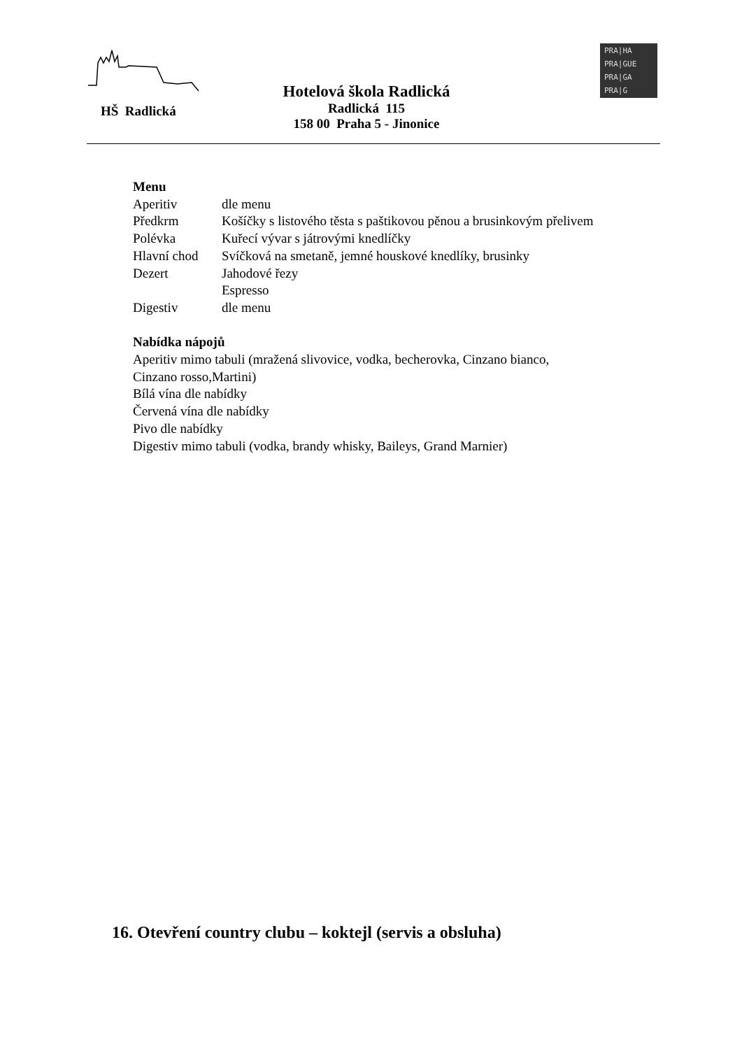HŠ Radlická
Hotelová škola Radlická
Radlická 115
158 00 Praha 5 - Jinonice
PRA|HA
PRA|GUE
PRA|GA
PRA|G
Menu
| Aperitiv | dle menu |
| Předkrm | Košíčky s listového těsta s paštikovou pěnou a brusinkovým přelivem |
| Polévka | Kuřecí vývar s játrovými knedlíčky |
| Hlavní chod | Svíčková na smetaně, jemné houskové knedlíky, brusinky |
| Dezert | Jahodové řezy |
| | Espresso |
| Digestiv | dle menu |
Nabídka nápojů
Aperitiv mimo tabuli (mražená slivovice, vodka, becherovka, Cinzano bianco,
Cinzano rosso,Martini)
Bílá vína dle nabídky
Červená vína dle nabídky
Pivo dle nabídky
Digestiv mimo tabuli (vodka, brandy whisky, Baileys, Grand Marnier)
16. Otevření country clubu – koktejl (servis a obsluha)